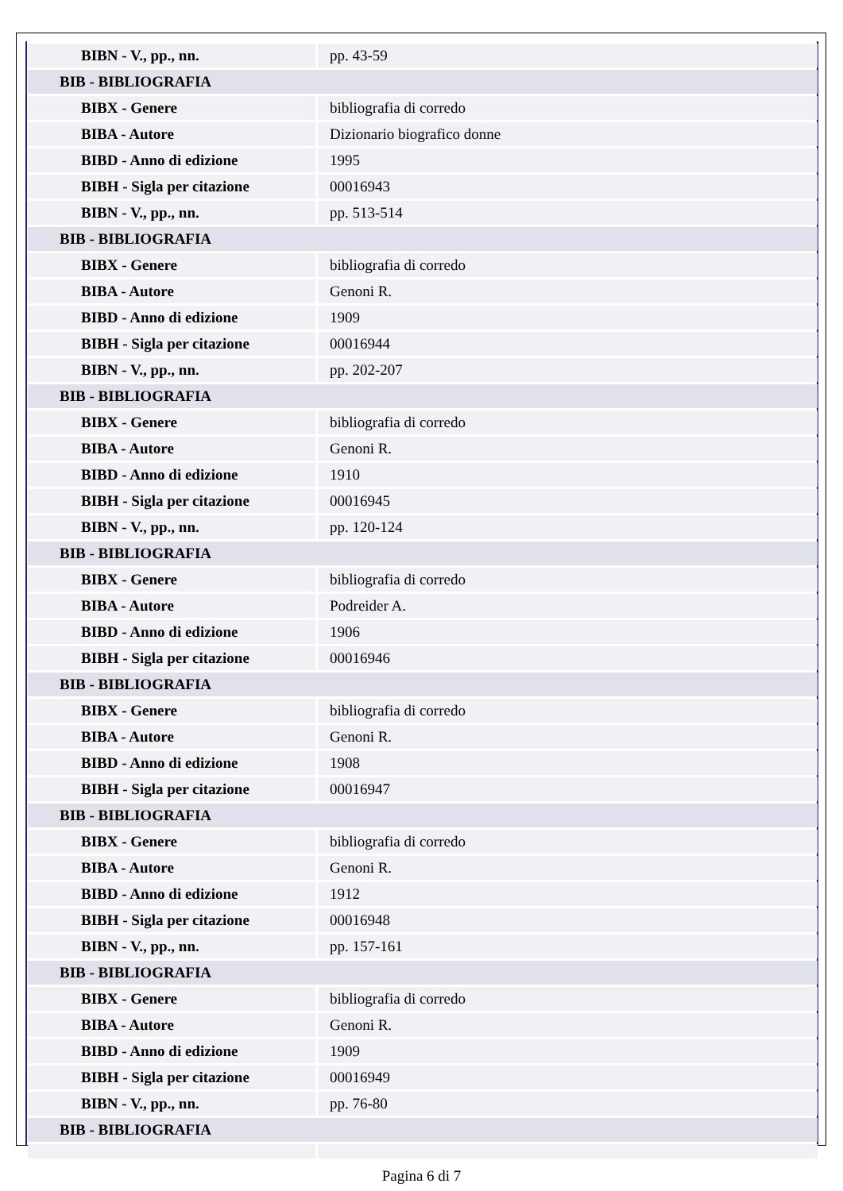| BIBN - V., pp., nn. | pp. 43-59 |
| BIB - BIBLIOGRAFIA | |
| BIBX - Genere | bibliografia di corredo |
| BIBA - Autore | Dizionario biografico donne |
| BIBD - Anno di edizione | 1995 |
| BIBH - Sigla per citazione | 00016943 |
| BIBN - V., pp., nn. | pp. 513-514 |
| BIB - BIBLIOGRAFIA | |
| BIBX - Genere | bibliografia di corredo |
| BIBA - Autore | Genoni R. |
| BIBD - Anno di edizione | 1909 |
| BIBH - Sigla per citazione | 00016944 |
| BIBN - V., pp., nn. | pp. 202-207 |
| BIB - BIBLIOGRAFIA | |
| BIBX - Genere | bibliografia di corredo |
| BIBA - Autore | Genoni R. |
| BIBD - Anno di edizione | 1910 |
| BIBH - Sigla per citazione | 00016945 |
| BIBN - V., pp., nn. | pp. 120-124 |
| BIB - BIBLIOGRAFIA | |
| BIBX - Genere | bibliografia di corredo |
| BIBA - Autore | Podreider A. |
| BIBD - Anno di edizione | 1906 |
| BIBH - Sigla per citazione | 00016946 |
| BIB - BIBLIOGRAFIA | |
| BIBX - Genere | bibliografia di corredo |
| BIBA - Autore | Genoni R. |
| BIBD - Anno di edizione | 1908 |
| BIBH - Sigla per citazione | 00016947 |
| BIB - BIBLIOGRAFIA | |
| BIBX - Genere | bibliografia di corredo |
| BIBA - Autore | Genoni R. |
| BIBD - Anno di edizione | 1912 |
| BIBH - Sigla per citazione | 00016948 |
| BIBN - V., pp., nn. | pp. 157-161 |
| BIB - BIBLIOGRAFIA | |
| BIBX - Genere | bibliografia di corredo |
| BIBA - Autore | Genoni R. |
| BIBD - Anno di edizione | 1909 |
| BIBH - Sigla per citazione | 00016949 |
| BIBN - V., pp., nn. | pp. 76-80 |
| BIB - BIBLIOGRAFIA | |
Pagina 6 di 7